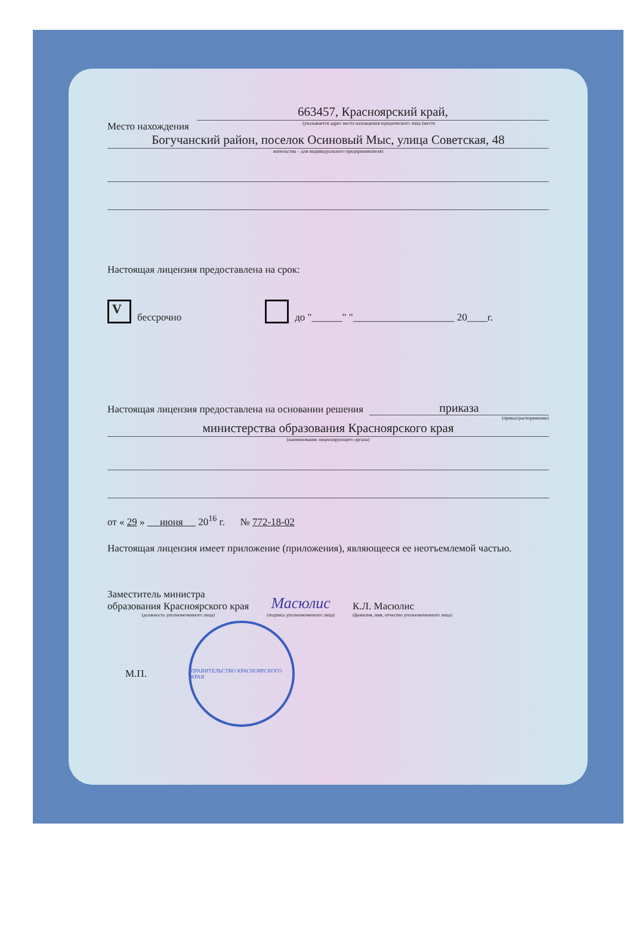663457, Красноярский край,
Место нахождения (указывается адрес места нахождения юридического лица (место
Богучанский район, поселок Осиновый Мыс, улица Советская, 48
жительства – для индивидуального предпринимателя)
Настоящая лицензия предоставлена на срок:
V
бессрочно
до "______" "____________________ 20____г.
Настоящая лицензия предоставлена на основании решения приказа
(приказ/распоряжение)
министерства образования Красноярского края
(наименование лицензирующего органа)
от « 29 » июня 20<sup>16</sup> г. № 772-18-02
Настоящая лицензия имеет приложение (приложения), являющееся ее неотъемлемой частью.
Заместитель министра
образования Красноярского края
(должность уполномоченного лица)
Масюлис
(подпись уполномоченного лица)
К.Л. Масюлис
(фамилия, имя, отчество уполномоченного лица)
М.П.
ПРАВИТЕЛЬСТВО КРАСНОЯРСКОГО КРАЯ